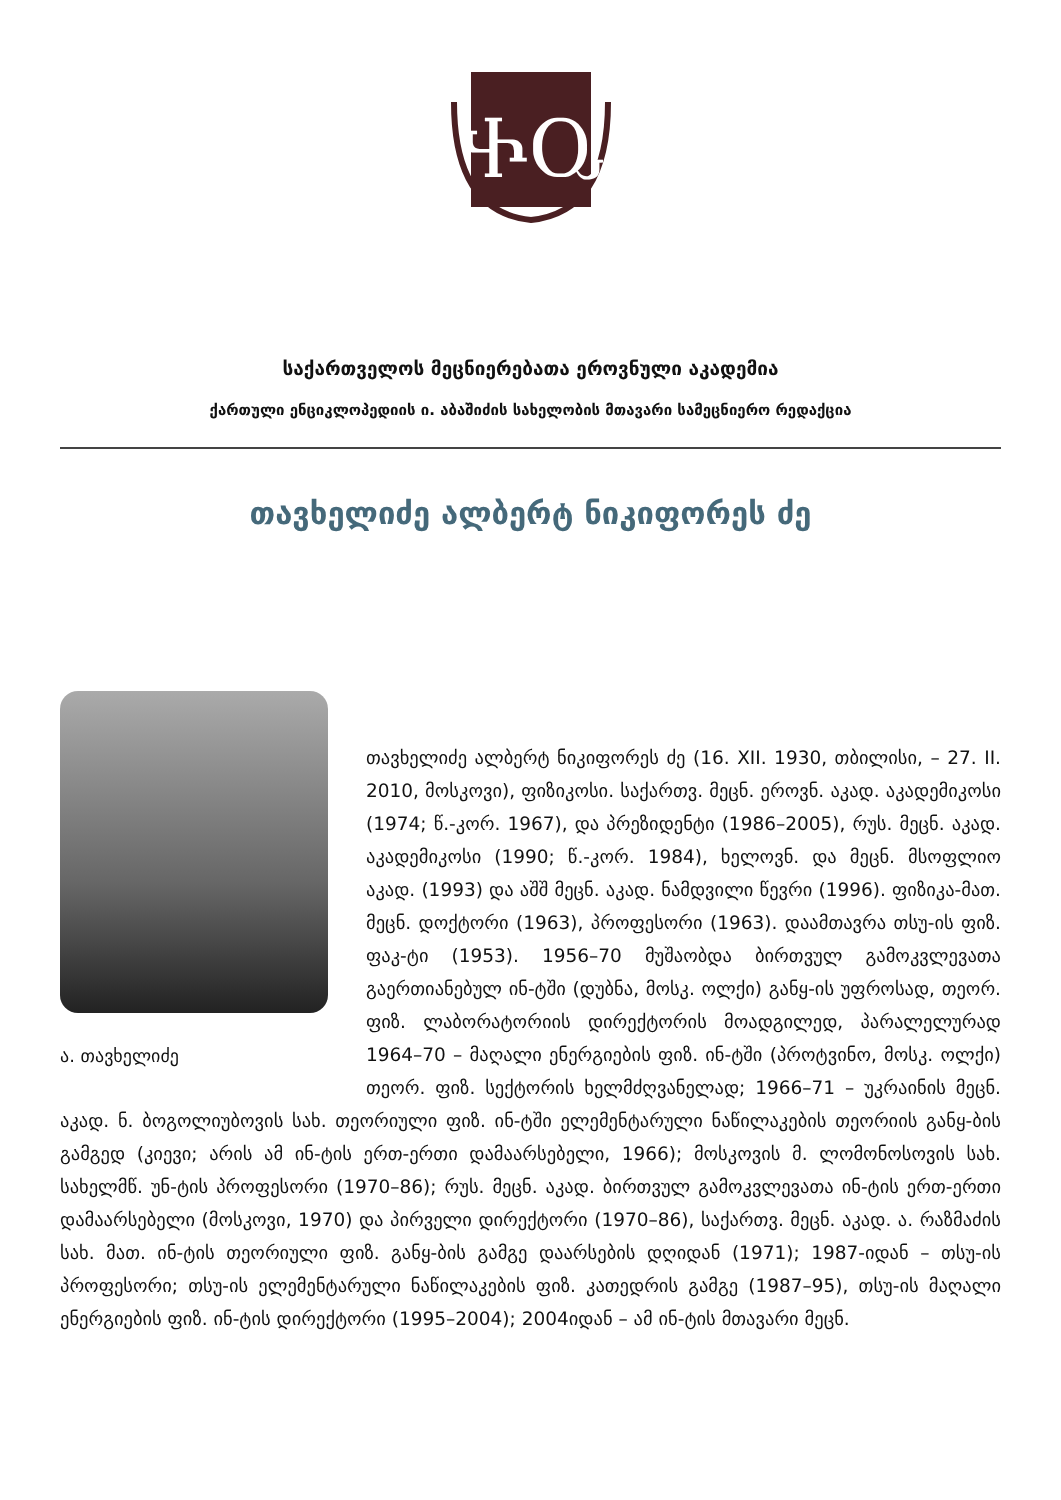ႵႭ
საქართველოს მეცნიერებათა ეროვნული აკადემია
ქართული ენციკლოპედიის ი. აბაშიძის სახელობის მთავარი სამეცნიერო რედაქცია
თავხელიძე ალბერტ ნიკიფორეს ძე
ა. თავხელიძე
თავხელიძე ალბერტ ნიკიფორეს ძე (16. XII. 1930, თბილისი, – 27. II. 2010, მოსკოვი), ფიზიკოსი. საქართვ. მეცნ. ეროვნ. აკად. აკადემიკოსი (1974; წ.-კორ. 1967), და პრეზიდენტი (1986–2005), რუს. მეცნ. აკად. აკადემიკოსი (1990; წ.-კორ. 1984), ხელოვნ. და მეცნ. მსოფლიო აკად. (1993) და აშშ მეცნ. აკად. ნამდვილი წევრი (1996). ფიზიკა-მათ. მეცნ. დოქტორი (1963), პროფესორი (1963). დაამთავრა თსუ-ის ფიზ. ფაკ-ტი (1953). 1956–70 მუშაობდა ბირთვულ გამოკვლევათა გაერთიანებულ ინ-ტში (დუბნა, მოსკ. ოლქი) განყ-ის უფროსად, თეორ. ფიზ. ლაბორატორიის დირექტორის მოადგილედ, პარალელურად 1964–70 – მაღალი ენერგიების ფიზ. ინ-ტში (პროტვინო, მოსკ. ოლქი) თეორ. ფიზ. სექტორის ხელმძღვანელად; 1966–71 – უკრაინის მეცნ. აკად. ნ. ბოგოლიუბოვის სახ. თეორიული ფიზ. ინ-ტში ელემენტარული ნაწილაკების თეორიის განყ-ბის გამგედ (კიევი; არის ამ ინ-ტის ერთ-ერთი დამაარსებელი, 1966); მოსკოვის მ. ლომონოსოვის სახ. სახელმწ. უნ-ტის პროფესორი (1970–86); რუს. მეცნ. აკად. ბირთვულ გამოკვლევათა ინ-ტის ერთ-ერთი დამაარსებელი (მოსკოვი, 1970) და პირველი დირექტორი (1970–86), საქართვ. მეცნ. აკად. ა. რაზმაძის სახ. მათ. ინ-ტის თეორიული ფიზ. განყ-ბის გამგე დაარსების დღიდან (1971); 1987-იდან – თსუ-ის პროფესორი; თსუ-ის ელემენტარული ნაწილაკების ფიზ. კათედრის გამგე (1987–95), თსუ-ის მაღალი ენერგიების ფიზ. ინ-ტის დირექტორი (1995–2004); 2004იდან – ამ ინ-ტის მთავარი მეცნ.